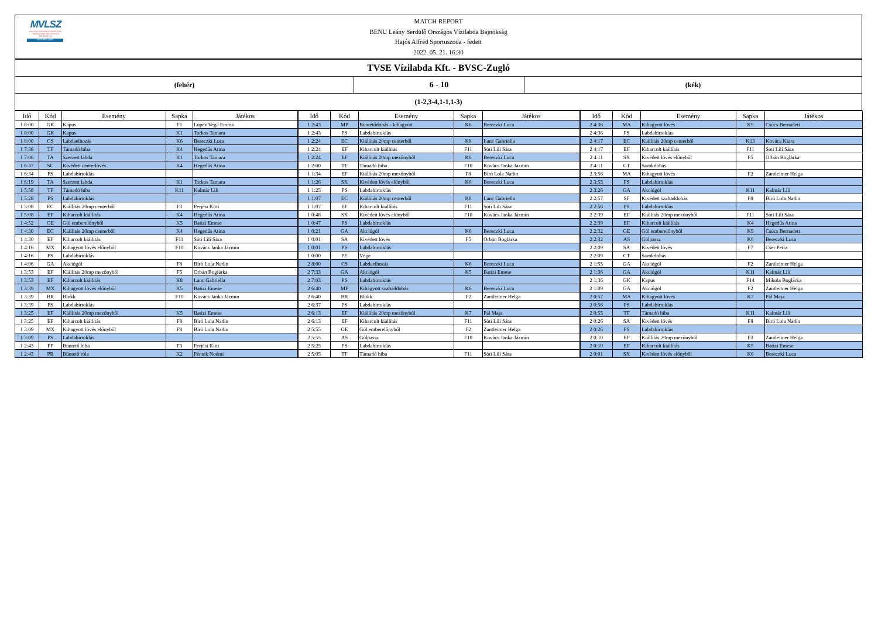MVLSZ
MAGYAR VÍZILABDA SZÖVETSÉG
HUNGARIAN WATER POLO FEDERATION
WATERPOLO.HU
MATCH REPORT
BENU Leány Serdülő Országos Vízilabda Bajnokság
Hajós Alfréd Sportuszoda - fedett
2022. 05. 21. 16:30
TVSE Vízilabda Kft. - BVSC-Zugló
(fehér)
6 - 10
(kék)
(1-2,3-4,1-1,1-3)
| Idő | Kód | Esemény | Sapka | Játékos | Idő | Kód | Esemény | Sapka | Játékos | Idő | Kód | Esemény | Sapka | Játékos |
| --- | --- | --- | --- | --- | --- | --- | --- | --- | --- | --- | --- | --- | --- | --- |
| 1 8:00 | GK | Kapus | F1 | Lopez Vega Emma | 1 2:43 | MP | Büntetődobás - kihagyott | K6 | Bereczki Luca | 2 4:36 | MA | Kihagyott lövés | K9 | Csúcs Bernadett |
| 1 8:00 | GK | Kapus | K1 | Torkos Tamara | 1 2:43 | PS | Labdabirtoklás | | | 2 4:36 | PS | Labdabirtoklás | | |
| 1 8:00 | CS | Labdaelhozás | K6 | Bereczki Luca | 1 2:24 | EC | Kiállítás 20mp centerből | K8 | Lanc Gabriella | 2 4:17 | EC | Kiállítás 20mp centerből | K13 | Kovács Kiara |
| 1 7:36 | TF | Támadó hiba | K4 | Hegedűs Atina | 1 2:24 | EF | Kiharcolt kiállítás | F11 | Sóti Lili Sára | 2 4:17 | EF | Kiharcolt kiállítás | F11 | Sóti Lili Sára |
| 1 7:06 | TA | Szerzett labda | K1 | Torkos Tamara | 1 2:24 | EF | Kiállítás 20mp mezőnyből | K6 | Bereczki Luca | 2 4:11 | SX | Kivédett lövés előnyből | F5 | Orbán Boglárka |
| 1 6:37 | SC | Kivédett centerlövés | K4 | Hegedűs Atina | 1 2:00 | TF | Támadó hiba | F10 | Kovács Janka Jázmin | 2 4:11 | CT | Sarokdobás | | |
| 1 6:34 | PS | Labdabirtoklás | | | 1 1:34 | EF | Kiállítás 20mp mezőnyből | F8 | Bíró Lola Nadin | 2 3:56 | MA | Kihagyott lövés | F2 | Zantleitner Helga |
| 1 6:19 | TA | Szerzett labda | K1 | Torkos Tamara | 1 1:26 | SX | Kivédett lövés előnyből | K6 | Bereczki Luca | 2 3:55 | PS | Labdabirtoklás | | |
| 1 5:58 | TF | Támadó hiba | K11 | Kalmár Lili | 1 1:25 | PS | Labdabirtoklás | | | 2 3:26 | GA | Akciógól | K11 | Kalmár Lili |
| 1 5:28 | PS | Labdabirtoklás | | | 1 1:07 | EC | Kiállítás 20mp centerből | K8 | Lanc Gabriella | 2 2:57 | SF | Kivédett szabaddobás | F8 | Bíró Lola Nadin |
| 1 5:08 | EC | Kiállítás 20mp centerből | F3 | Perjési Kitti | 1 1:07 | EF | Kiharcolt kiállítás | F11 | Sóti Lili Sára | 2 2:56 | PS | Labdabirtoklás | | |
| 1 5:08 | EF | Kiharcolt kiállítás | K4 | Hegedűs Atina | 1 0:48 | SX | Kivédett lövés előnyből | F10 | Kovács Janka Jázmin | 2 2:39 | EF | Kiállítás 20mp mezőnyből | F11 | Sóti Lili Sára |
| 1 4:52 | GE | Gól emberelőnyből | K5 | Batizi Emese | 1 0:47 | PS | Labdabirtoklás | | | 2 2:39 | EF | Kiharcolt kiállítás | K4 | Hegedűs Atina |
| 1 4:30 | EC | Kiállítás 20mp centerből | K4 | Hegedűs Atina | 1 0:21 | GA | Akciógól | K6 | Bereczki Luca | 2 2:32 | GE | Gól emberelőnyből | K9 | Csúcs Bernadett |
| 1 4:30 | EF | Kiharcolt kiállítás | F11 | Sóti Lili Sára | 1 0:01 | SA | Kivédett lövés | F5 | Orbán Boglárka | 2 2:32 | AS | Gólpassz | K6 | Bereczki Luca |
| 1 4:16 | MX | Kihagyott lövés előnyből | F10 | Kovács Janka Jázmin | 1 0:01 | PS | Labdabirtoklás | | | 2 2:09 | SA | Kivédett lövés | F7 | Cser Petra |
| 1 4:16 | PS | Labdabirtoklás | | | 1 0:00 | PE | Vége | | | 2 2:09 | CT | Sarokdobás | | |
| 1 4:06 | GA | Akciógól | F8 | Bíró Lola Nadin | 2 8:00 | CS | Labdaelhozás | K6 | Bereczki Luca | 2 1:55 | GA | Akciógól | F2 | Zantleitner Helga |
| 1 3:53 | EF | Kiállítás 20mp mezőnyből | F5 | Orbán Boglárka | 2 7:33 | GA | Akciógól | K5 | Batizi Emese | 2 1:36 | GA | Akciógól | K11 | Kalmár Lili |
| 1 3:53 | EF | Kiharcolt kiállítás | K8 | Lanc Gabriella | 2 7:03 | PS | Labdabirtoklás | | | 2 1:36 | GK | Kapus | F14 | Mikola Boglárka |
| 1 3:39 | MX | Kihagyott lövés előnyből | K5 | Batizi Emese | 2 6:40 | MF | Kihagyott szabaddobás | K6 | Bereczki Luca | 2 1:09 | GA | Akciógól | F2 | Zantleitner Helga |
| 1 3:39 | BR | Blokk | F10 | Kovács Janka Jázmin | 2 6:40 | BR | Blokk | F2 | Zantleitner Helga | 2 0:57 | MA | Kihagyott lövés | K7 | Pál Maja |
| 1 3:39 | PS | Labdabirtoklás | | | 2 6:37 | PS | Labdabirtoklás | | | 2 0:56 | PS | Labdabirtoklás | | |
| 1 3:25 | EF | Kiállítás 20mp mezőnyből | K5 | Batizi Emese | 2 6:13 | EF | Kiállítás 20mp mezőnyből | K7 | Pál Maja | 2 0:55 | TF | Támadó hiba | K11 | Kalmár Lili |
| 1 3:25 | EF | Kiharcolt kiállítás | F8 | Bíró Lola Nadin | 2 6:13 | EF | Kiharcolt kiállítás | F11 | Sóti Lili Sára | 2 0:26 | SA | Kivédett lövés | F8 | Bíró Lola Nadin |
| 1 3:09 | MX | Kihagyott lövés előnyből | F8 | Bíró Lola Nadin | 2 5:55 | GE | Gól emberelőnyből | F2 | Zantleitner Helga | 2 0:26 | PS | Labdabirtoklás | | |
| 1 3:09 | PS | Labdabirtoklás | | | 2 5:55 | AS | Gólpassz | F10 | Kovács Janka Jázmin | 2 0:10 | EF | Kiállítás 20mp mezőnyből | F2 | Zantleitner Helga |
| 1 2:43 | PF | Büntető hiba | F3 | Perjési Kitti | 2 5:25 | PS | Labdabirtoklás | | | 2 0:10 | EF | Kiharcolt kiállítás | K5 | Batizi Emese |
| 1 2:43 | PR | Büntető róla | K2 | Péntek Noémi | 2 5:05 | TF | Támadó hiba | F11 | Sóti Lili Sára | 2 0:01 | SX | Kivédett lövés előnyből | K6 | Bereczki Luca |